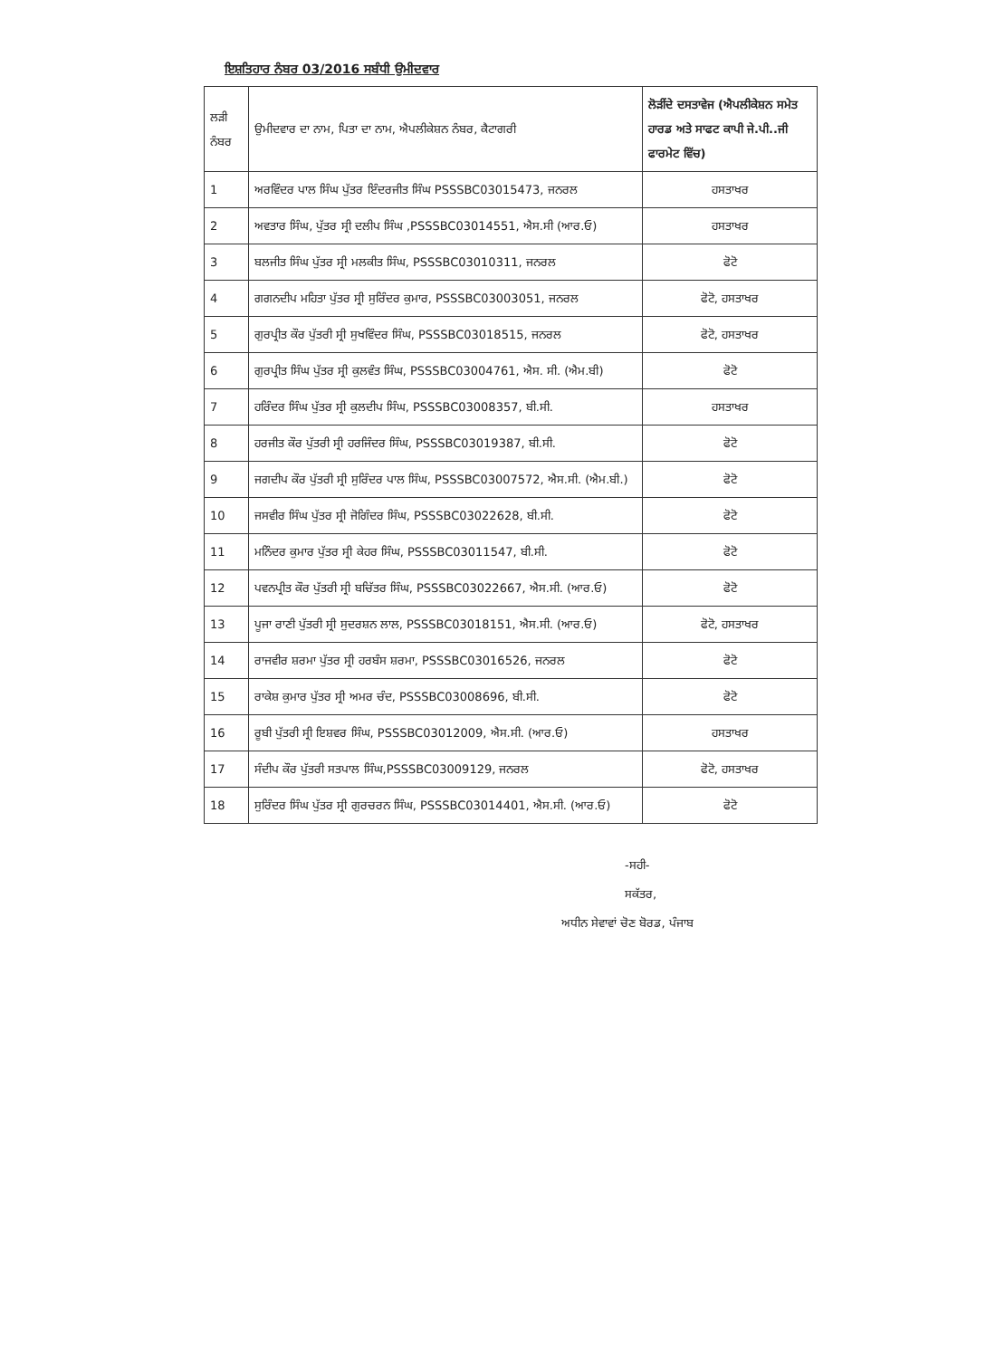ਇਸ਼ਤਿਹਾਰ ਨੰਬਰ 03/2016 ਸਬੰਧੀ ਉਮੀਦਵਾਰ
| ਲੜੀ ਨੰਬਰ | ਉਮੀਦਵਾਰ ਦਾ ਨਾਮ, ਪਿਤਾ ਦਾ ਨਾਮ, ਐਪਲੀਕੇਸ਼ਨ ਨੰਬਰ, ਕੈਟਾਗਰੀ | ਲੋੜੀਂਦੇ ਦਸਤਾਵੇਜ (ਐਪਲੀਕੇਸ਼ਨ ਸਮੇਤ ਹਾਰਡ ਅਤੇ ਸਾਫਟ ਕਾਪੀ ਜੇ.ਪੀ..ਜੀ ਫਾਰਮੇਟ ਵਿੱਚ) |
| --- | --- | --- |
| 1 | ਅਰਵਿੰਦਰ ਪਾਲ ਸਿੰਘ ਪੁੱਤਰ ਇੰਦਰਜੀਤ ਸਿੰਘ PSSSBC03015473, ਜਨਰਲ | ਹਸਤਾਖਰ |
| 2 | ਅਵਤਾਰ ਸਿੰਘ, ਪੁੱਤਰ ਸ੍ਰੀ ਦਲੀਪ ਸਿੰਘ ,PSSSBC03014551, ਐਸ.ਸੀ (ਆਰ.ਓ) | ਹਸਤਾਖਰ |
| 3 | ਬਲਜੀਤ ਸਿੰਘ ਪੁੱਤਰ ਸ੍ਰੀ ਮਲਕੀਤ ਸਿੰਘ, PSSSBC03010311, ਜਨਰਲ | ਫੋਟੋ |
| 4 | ਗਗਨਦੀਪ ਮਹਿਤਾ ਪੁੱਤਰ ਸ੍ਰੀ ਸੁਰਿੰਦਰ ਕੁਮਾਰ, PSSSBC03003051, ਜਨਰਲ | ਫੋਟੋ, ਹਸਤਾਖਰ |
| 5 | ਗੁਰਪ੍ਰੀਤ ਕੌਰ ਪੁੱਤਰੀ ਸ੍ਰੀ ਸੁਖਵਿੰਦਰ ਸਿੰਘ, PSSSBC03018515, ਜਨਰਲ | ਫੋਟੋ, ਹਸਤਾਖਰ |
| 6 | ਗੁਰਪ੍ਰੀਤ ਸਿੰਘ ਪੁੱਤਰ ਸ੍ਰੀ ਕੁਲਵੰਤ ਸਿੰਘ, PSSSBC03004761, ਐਸ. ਸੀ. (ਐਮ.ਬੀ) | ਫੋਟੋ |
| 7 | ਹਰਿੰਦਰ ਸਿੰਘ ਪੁੱਤਰ ਸ੍ਰੀ ਕੁਲਦੀਪ ਸਿੰਘ, PSSSBC03008357, ਬੀ.ਸੀ. | ਹਸਤਾਖਰ |
| 8 | ਹਰਜੀਤ ਕੌਰ ਪੁੱਤਰੀ ਸ੍ਰੀ ਹਰਜਿੰਦਰ ਸਿੰਘ, PSSSBC03019387, ਬੀ.ਸੀ. | ਫੋਟੋ |
| 9 | ਜਗਦੀਪ ਕੌਰ ਪੁੱਤਰੀ ਸ੍ਰੀ ਸੁਰਿੰਦਰ ਪਾਲ ਸਿੰਘ, PSSSBC03007572, ਐਸ.ਸੀ. (ਐਮ.ਬੀ.) | ਫੋਟੋ |
| 10 | ਜਸਵੀਰ ਸਿੰਘ ਪੁੱਤਰ ਸ੍ਰੀ ਜੋਗਿੰਦਰ ਸਿੰਘ, PSSSBC03022628, ਬੀ.ਸੀ. | ਫੋਟੋ |
| 11 | ਮਨਿੰਦਰ ਕੁਮਾਰ ਪੁੱਤਰ ਸ੍ਰੀ ਕੇਹਰ ਸਿੰਘ, PSSSBC03011547, ਬੀ.ਸੀ. | ਫੋਟੋ |
| 12 | ਪਵਨਪ੍ਰੀਤ ਕੌਰ ਪੁੱਤਰੀ ਸ੍ਰੀ ਬਚਿੱਤਰ ਸਿੰਘ, PSSSBC03022667, ਐਸ.ਸੀ. (ਆਰ.ਓ) | ਫੋਟੋ |
| 13 | ਪੂਜਾ ਰਾਣੀ ਪੁੱਤਰੀ ਸ੍ਰੀ ਸੁਦਰਸ਼ਨ ਲਾਲ, PSSSBC03018151, ਐਸ.ਸੀ. (ਆਰ.ਓ) | ਫੋਟੋ, ਹਸਤਾਖਰ |
| 14 | ਰਾਜਵੀਰ ਸ਼ਰਮਾ ਪੁੱਤਰ ਸ੍ਰੀ ਹਰਬੰਸ ਸ਼ਰਮਾ, PSSSBC03016526, ਜਨਰਲ | ਫੋਟੋ |
| 15 | ਰਾਕੇਸ਼ ਕੁਮਾਰ ਪੁੱਤਰ ਸ੍ਰੀ ਅਮਰ ਚੰਦ, PSSSBC03008696, ਬੀ.ਸੀ. | ਫੋਟੋ |
| 16 | ਰੂਬੀ ਪੁੱਤਰੀ ਸ੍ਰੀ ਇਸ਼ਵਰ ਸਿੰਘ, PSSSBC03012009, ਐਸ.ਸੀ. (ਆਰ.ਓ) | ਹਸਤਾਖਰ |
| 17 | ਸੰਦੀਪ ਕੌਰ ਪੁੱਤਰੀ ਸਤਪਾਲ ਸਿੰਘ,PSSSBC03009129, ਜਨਰਲ | ਫੋਟੋ, ਹਸਤਾਖਰ |
| 18 | ਸੁਰਿੰਦਰ ਸਿੰਘ ਪੁੱਤਰ ਸ੍ਰੀ ਗੁਰਚਰਨ ਸਿੰਘ, PSSSBC03014401, ਐਸ.ਸੀ. (ਆਰ.ਓ) | ਫੋਟੋ |
-ਸਹੀ-
ਸਕੱਤਰ,
ਅਧੀਨ ਸੇਵਾਵਾਂ ਚੋਣ ਬੋਰਡ, ਪੰਜਾਬ